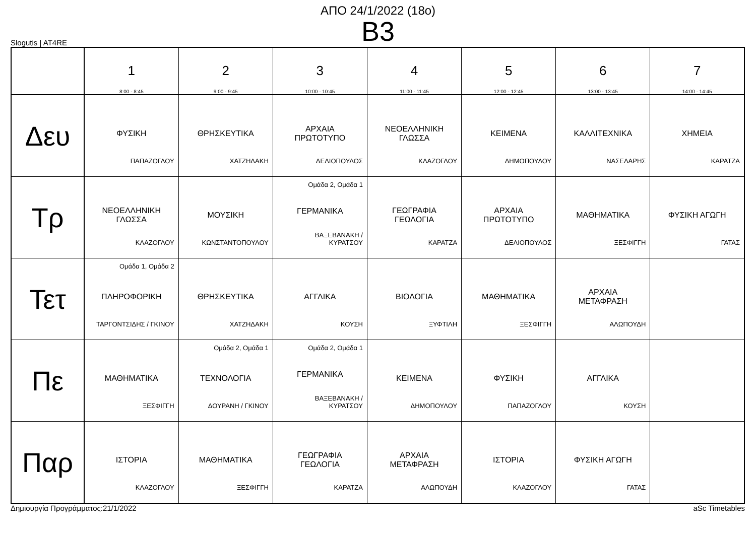ΑΠΟ 24/1/2022 (18ο)
B3
Slogutis | AT4RE
| | 1 8:00 - 8:45 | 2 9:00 - 9:45 | 3 10:00 - 10:45 | 4 11:00 - 11:45 | 5 12:00 - 12:45 | 6 13:00 - 13:45 | 7 14:00 - 14:45 |
| --- | --- | --- | --- | --- | --- | --- | --- |
| Δευ | ΦΥΣΙΚΗ ΠΑΠΑΖΟΓΛΟΥ | ΘΡΗΣΚΕΥΤΙΚΑ ΧΑΤΖΗΔΑΚΗ | ΑΡΧΑΙΑ ΠΡΩΤΟΤΥΠΟ ΔΕΛΙΟΠΟΥΛΟΣ | ΝΕΟΕΛΛΗΝΙΚΗ ΓΛΩΣΣΑ ΚΛΑΖΟΓΛΟΥ | ΚΕΙΜΕΝΑ ΔΗΜΟΠΟΥΛΟΥ | ΚΑΛΛΙΤΕΧΝΙΚΑ ΝΑΣΕΛΑΡΗΣ | ΧΗΜΕΙΑ ΚΑΡΑΤΖΑ |
| Τρ | ΝΕΟΕΛΛΗΝΙΚΗ ΓΛΩΣΣΑ ΚΛΑΖΟΓΛΟΥ | ΜΟΥΣΙΚΗ ΚΩΝΣΤΑΝΤΟΠΟΥΛΟΥ | Ομάδα 2, Ομάδα 1 ΓΕΡΜΑΝΙΚΑ ΒΑΞΕΒΑΝΑΚΗ / ΚΥΡΑΤΣΟΥ | ΓΕΩΓΡΑΦΙΑ ΓΕΩΛΟΓΙΑ ΚΑΡΑΤΖΑ | ΑΡΧΑΙΑ ΠΡΩΤΟΤΥΠΟ ΔΕΛΙΟΠΟΥΛΟΣ | ΜΑΘΗΜΑΤΙΚΑ ΞΕΣΦΙΓΓΗ | ΦΥΣΙΚΗ ΑΓΩΓΗ ΓΑΤΑΣ |
| Τετ | Ομάδα 1, Ομάδα 2 ΠΛΗΡΟΦΟΡΙΚΗ ΤΑΡΓΟΝΤΣΙΔΗΣ / ΓΚΙΝΟΥ | ΘΡΗΣΚΕΥΤΙΚΑ ΧΑΤΖΗΔΑΚΗ | ΑΓΓΛΙΚΑ ΚΟΥΣΗ | ΒΙΟΛΟΓΙΑ ΞΥΦΤΙΛΗ | ΜΑΘΗΜΑΤΙΚΑ ΞΕΣΦΙΓΓΗ | ΑΡΧΑΙΑ ΜΕΤΑΦΡΑΣΗ ΑΛΩΠΟΥΔΗ | |
| Πε | ΜΑΘΗΜΑΤΙΚΑ ΞΕΣΦΙΓΓΗ | Ομάδα 2, Ομάδα 1 ΤΕΧΝΟΛΟΓΙΑ ΔΟΥΡΑΝΗ / ΓΚΙΝΟΥ | Ομάδα 2, Ομάδα 1 ΓΕΡΜΑΝΙΚΑ ΒΑΞΕΒΑΝΑΚΗ / ΚΥΡΑΤΣΟΥ | ΚΕΙΜΕΝΑ ΔΗΜΟΠΟΥΛΟΥ | ΦΥΣΙΚΗ ΠΑΠΑΖΟΓΛΟΥ | ΑΓΓΛΙΚΑ ΚΟΥΣΗ | |
| Παρ | ΙΣΤΟΡΙΑ ΚΛΑΖΟΓΛΟΥ | ΜΑΘΗΜΑΤΙΚΑ ΞΕΣΦΙΓΓΗ | ΓΕΩΓΡΑΦΙΑ ΓΕΩΛΟΓΙΑ ΚΑΡΑΤΖΑ | ΑΡΧΑΙΑ ΜΕΤΑΦΡΑΣΗ ΑΛΩΠΟΥΔΗ | ΙΣΤΟΡΙΑ ΚΛΑΖΟΓΛΟΥ | ΦΥΣΙΚΗ ΑΓΩΓΗ ΓΑΤΑΣ | |
Δημιουργία Προγράμματος:21/1/2022 aSc Timetables